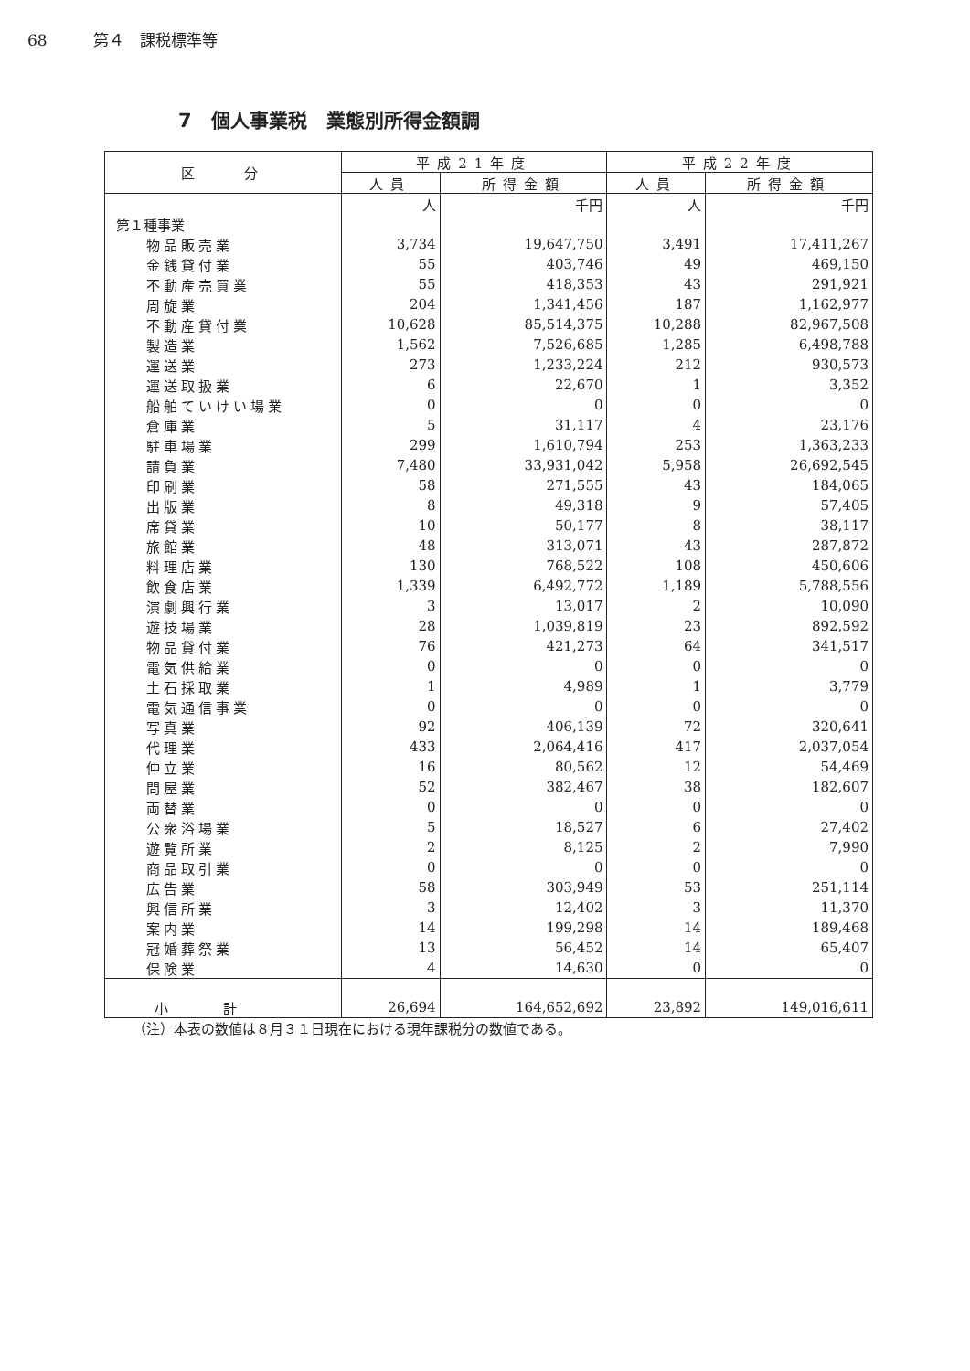68 第４　課税標準等
7　個人事業税　業態別所得金額調
| 区 分 | 平成21年度 | | 平成22年度 | |
| --- | --- | --- | --- | --- |
| | 人員 | 所得金額 | 人員 | 所得金額 |
| | 人 | 千円 | 人 | 千円 |
| 第１種事業 | | | | |
| 物品販売業 | 3,734 | 19,647,750 | 3,491 | 17,411,267 |
| 金銭貸付業 | 55 | 403,746 | 49 | 469,150 |
| 不動産売買業 | 55 | 418,353 | 43 | 291,921 |
| 周旋業 | 204 | 1,341,456 | 187 | 1,162,977 |
| 不動産貸付業 | 10,628 | 85,514,375 | 10,288 | 82,967,508 |
| 製造業 | 1,562 | 7,526,685 | 1,285 | 6,498,788 |
| 運送業 | 273 | 1,233,224 | 212 | 930,573 |
| 運送取扱業 | 6 | 22,670 | 1 | 3,352 |
| 船舶ていけい場業 | 0 | 0 | 0 | 0 |
| 倉庫業 | 5 | 31,117 | 4 | 23,176 |
| 駐車場業 | 299 | 1,610,794 | 253 | 1,363,233 |
| 請負業 | 7,480 | 33,931,042 | 5,958 | 26,692,545 |
| 印刷業 | 58 | 271,555 | 43 | 184,065 |
| 出版業 | 8 | 49,318 | 9 | 57,405 |
| 席貸業 | 10 | 50,177 | 8 | 38,117 |
| 旅館業 | 48 | 313,071 | 43 | 287,872 |
| 料理店業 | 130 | 768,522 | 108 | 450,606 |
| 飲食店業 | 1,339 | 6,492,772 | 1,189 | 5,788,556 |
| 演劇興行業 | 3 | 13,017 | 2 | 10,090 |
| 遊技場業 | 28 | 1,039,819 | 23 | 892,592 |
| 物品貸付業 | 76 | 421,273 | 64 | 341,517 |
| 電気供給業 | 0 | 0 | 0 | 0 |
| 土石採取業 | 1 | 4,989 | 1 | 3,779 |
| 電気通信事業 | 0 | 0 | 0 | 0 |
| 写真業 | 92 | 406,139 | 72 | 320,641 |
| 代理業 | 433 | 2,064,416 | 417 | 2,037,054 |
| 仲立業 | 16 | 80,562 | 12 | 54,469 |
| 問屋業 | 52 | 382,467 | 38 | 182,607 |
| 両替業 | 0 | 0 | 0 | 0 |
| 公衆浴場業 | 5 | 18,527 | 6 | 27,402 |
| 遊覧所業 | 2 | 8,125 | 2 | 7,990 |
| 商品取引業 | 0 | 0 | 0 | 0 |
| 広告業 | 58 | 303,949 | 53 | 251,114 |
| 興信所業 | 3 | 12,402 | 3 | 11,370 |
| 案内業 | 14 | 199,298 | 14 | 189,468 |
| 冠婚葬祭業 | 13 | 56,452 | 14 | 65,407 |
| 保険業 | 4 | 14,630 | 0 | 0 |
| 小計 | 26,694 | 164,652,692 | 23,892 | 149,016,611 |
（注）本表の数値は８月３１日現在における現年課税分の数値である。